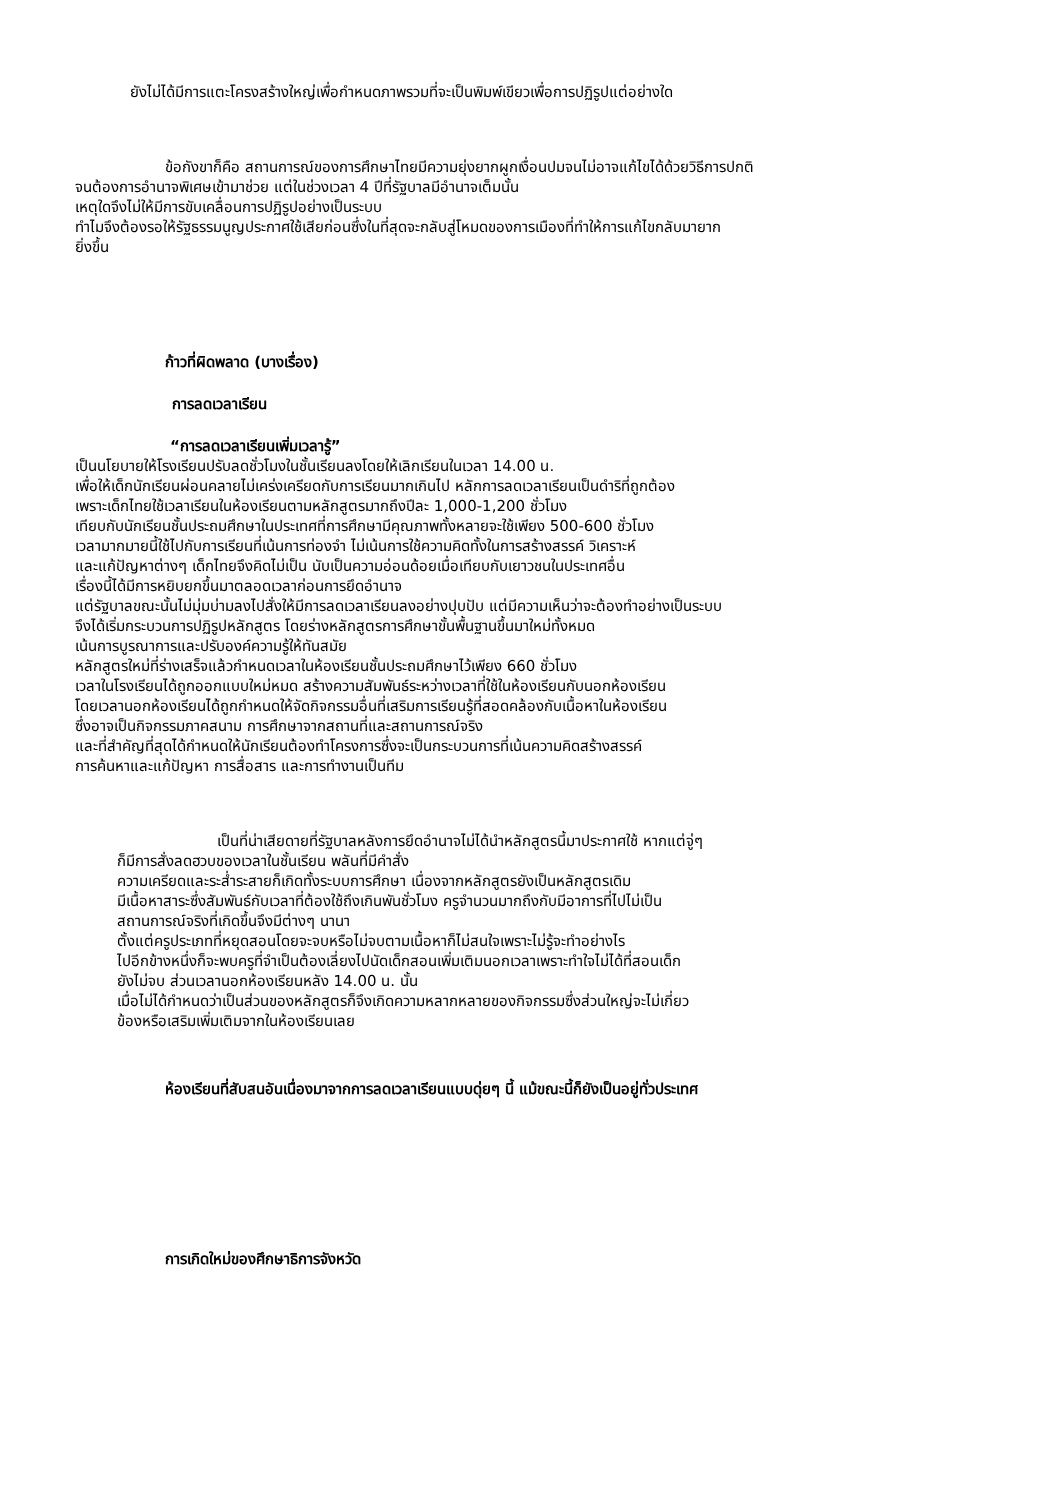ยังไม่ได้มีการแตะโครงสร้างใหญ่เพื่อกำหนดภาพรวมที่จะเป็นพิมพ์เขียวเพื่อการปฏิรูปแต่อย่างใด
ข้อกังขาก็คือ สถานการณ์ของการศึกษาไทยมีความยุ่งยากผูกเงื่อนปมจนไม่อาจแก้ไขได้ด้วยวิธีการปกติ
จนต้องการอำนาจพิเศษเข้ามาช่วย แต่ในช่วงเวลา 4 ปีที่รัฐบาลมีอำนาจเต็มนั้น
เหตุใดจึงไม่ให้มีการขับเคลื่อนการปฏิรูปอย่างเป็นระบบ
ทำไมจึงต้องรอให้รัฐธรรมนูญประกาศใช้เสียก่อนซึ่งในที่สุดจะกลับสู่โหมดของการเมืองที่ทำให้การแก้ไขกลับมายาก
ยิ่งขึ้น
ก้าวที่ผิดพลาด (บางเรื่อง)
การลดเวลาเรียน
“การลดเวลาเรียนเพิ่มเวลารู้”
เป็นนโยบายให้โรงเรียนปรับลดชั่วโมงในชั้นเรียนลงโดยให้เลิกเรียนในเวลา 14.00 น.
เพื่อให้เด็กนักเรียนผ่อนคลายไม่เคร่งเครียดกับการเรียนมากเกินไป หลักการลดเวลาเรียนเป็นดำริที่ถูกต้อง
เพราะเด็กไทยใช้เวลาเรียนในห้องเรียนตามหลักสูตรมากถึงปีละ 1,000-1,200 ชั่วโมง
เทียบกับนักเรียนชั้นประถมศึกษาในประเทศที่การศึกษามีคุณภาพทั้งหลายจะใช้เพียง 500-600 ชั่วโมง
เวลามากมายนี้ใช้ไปกับการเรียนที่เน้นการท่องจำ ไม่เน้นการใช้ความคิดทั้งในการสร้างสรรค์ วิเคราะห์
และแก้ปัญหาต่างๆ เด็กไทยจึงคิดไม่เป็น นับเป็นความอ่อนด้อยเมื่อเทียบกับเยาวชนในประเทศอื่น
เรื่องนี้ได้มีการหยิบยกขึ้นมาตลอดเวลาก่อนการยึดอำนาจ
แต่รัฐบาลขณะนั้นไม่มุ่มบ่ามลงไปสั่งให้มีการลดเวลาเรียนลงอย่างปุบปับ แต่มีความเห็นว่าจะต้องทำอย่างเป็นระบบ
จึงได้เริ่มกระบวนการปฏิรูปหลักสูตร โดยร่างหลักสูตรการศึกษาขั้นพื้นฐานขึ้นมาใหม่ทั้งหมด
เน้นการบูรณาการและปรับองค์ความรู้ให้ทันสมัย
หลักสูตรใหม่ที่ร่างเสร็จแล้วกำหนดเวลาในห้องเรียนชั้นประถมศึกษาไว้เพียง 660 ชั่วโมง
เวลาในโรงเรียนได้ถูกออกแบบใหม่หมด สร้างความสัมพันธ์ระหว่างเวลาที่ใช้ในห้องเรียนกับนอกห้องเรียน
โดยเวลานอกห้องเรียนได้ถูกกำหนดให้จัดกิจกรรมอื่นที่เสริมการเรียนรู้ที่สอดคล้องกับเนื้อหาในห้องเรียน
ซึ่งอาจเป็นกิจกรรมภาคสนาม การศึกษาจากสถานที่และสถานการณ์จริง
และที่สำคัญที่สุดได้กำหนดให้นักเรียนต้องทำโครงการซึ่งจะเป็นกระบวนการที่เน้นความคิดสร้างสรรค์
การค้นหาและแก้ปัญหา การสื่อสาร และการทำงานเป็นทีม
เป็นที่น่าเสียดายที่รัฐบาลหลังการยึดอำนาจไม่ได้นำหลักสูตรนี้มาประกาศใช้ หากแต่จู่ๆ
ก็มีการสั่งลดฮวบของเวลาในชั้นเรียน พลันที่มีคำสั่ง
ความเครียดและระส่ำระสายก็เกิดทั้งระบบการศึกษา เนื่องจากหลักสูตรยังเป็นหลักสูตรเดิม
มีเนื้อหาสาระซึ่งสัมพันธ์กับเวลาที่ต้องใช้ถึงเกินพันชั่วโมง ครูจำนวนมากถึงกับมีอาการที่ไปไม่เป็น
สถานการณ์จริงที่เกิดขึ้นจึงมีต่างๆ นานา
ตั้งแต่ครูประเภทที่หยุดสอนโดยจะจบหรือไม่จบตามเนื้อหาก็ไม่สนใจเพราะไม่รู้จะทำอย่างไร
ไปอีกข้างหนึ่งก็จะพบครูที่จำเป็นต้องเลี่ยงไปนัดเด็กสอนเพิ่มเติมนอกเวลาเพราะทำใจไม่ได้ที่สอนเด็ก
ยังไม่จบ ส่วนเวลานอกห้องเรียนหลัง 14.00 น. นั้น
เมื่อไม่ได้กำหนดว่าเป็นส่วนของหลักสูตรก็จึงเกิดความหลากหลายของกิจกรรมซึ่งส่วนใหญ่จะไม่เกี่ยว
ข้องหรือเสริมเพิ่มเติมจากในห้องเรียนเลย
ห้องเรียนที่สับสนอันเนื่องมาจากการลดเวลาเรียนแบบดุ่ยๆ นี้ แม้ขณะนี้ก็ยังเป็นอยู่ทั่วประเทศ
การเกิดใหม่ของศึกษาธิการจังหวัด